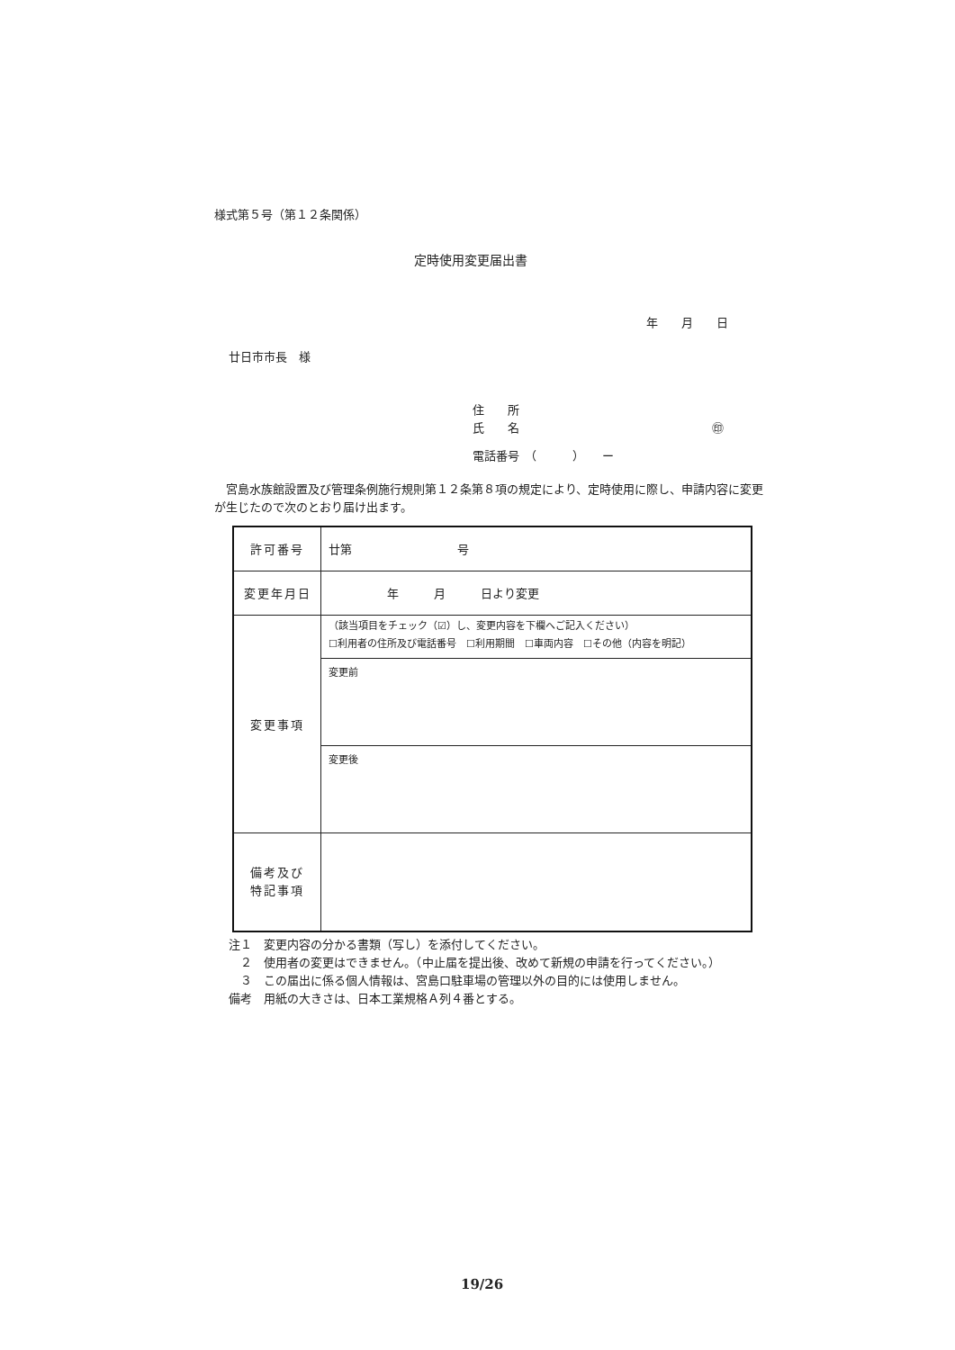様式第５号（第１２条関係）
定時使用変更届出書
年　　月　　日
廿日市市長　様
住　　所
氏　　名 ㊞
電話番号　（　　　）　　ー
　宮島水族館設置及び管理条例施行規則第１２条第８項の規定により、定時使用に際し、申請内容に変更が生じたので次のとおり届け出ます。
| 許可番号 | 廿第 号 |
| 変更年月日 | 年 月 日より変更 |
| 変更事項 | （該当項目をチェック（☑）し、変更内容を下欄へご記入ください） ☐利用者の住所及び電話番号 ☐利用期間 ☐車両内容 ☐その他（内容を明記） |
| | 変更前 |
| | 変更後 |
| 備考及び 特記事項 | |
注１　変更内容の分かる書類（写し）を添付してください。
　２　使用者の変更はできません。（中止届を提出後、改めて新規の申請を行ってください。）
　３　この届出に係る個人情報は、宮島口駐車場の管理以外の目的には使用しません。
備考　用紙の大きさは、日本工業規格Ａ列４番とする。
19/26